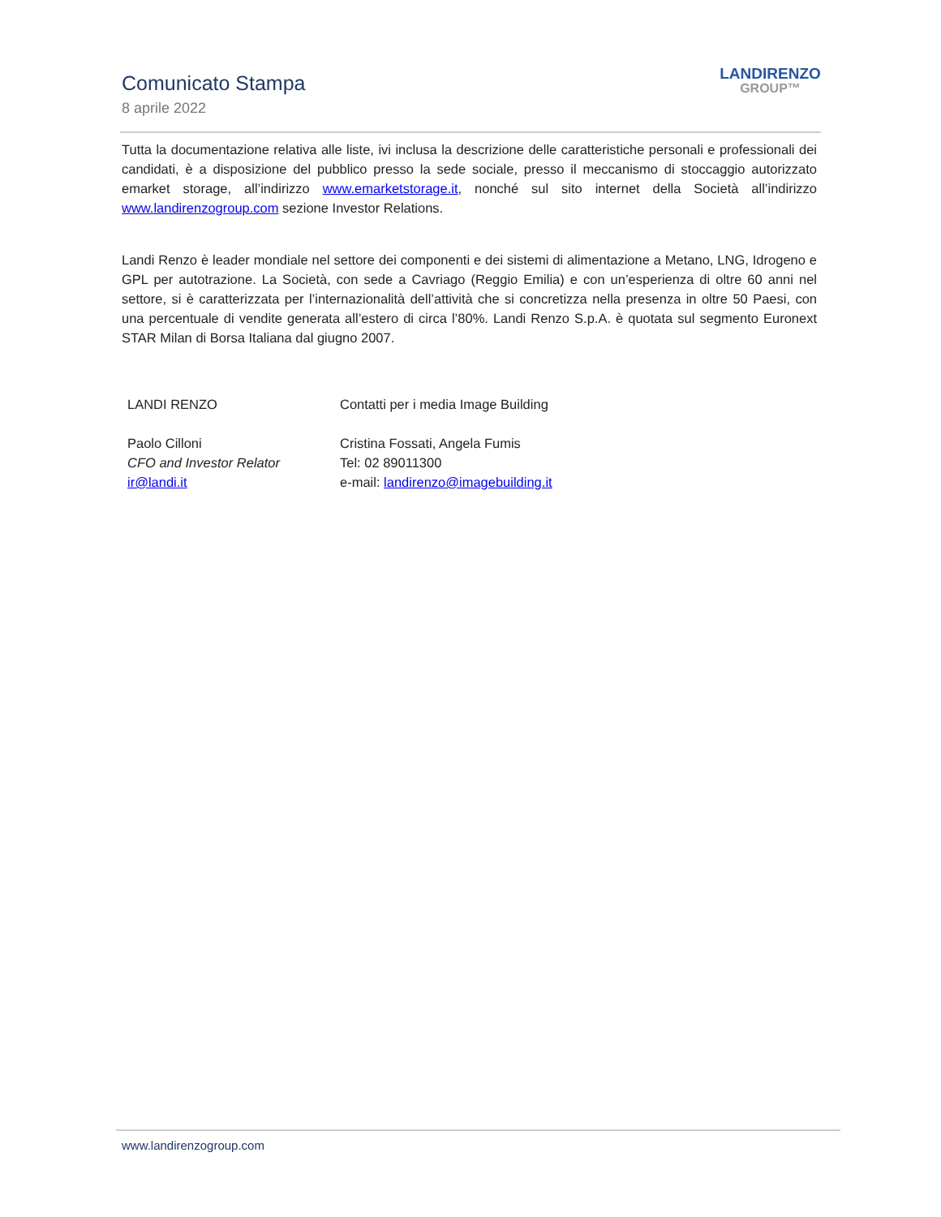Comunicato Stampa
8 aprile 2022
LANDIRENZO
GROUP™
Tutta la documentazione relativa alle liste, ivi inclusa la descrizione delle caratteristiche personali e professionali dei candidati, è a disposizione del pubblico presso la sede sociale, presso il meccanismo di stoccaggio autorizzato emarket storage, all’indirizzo www.emarketstorage.it, nonché sul sito internet della Società all’indirizzo www.landirenzogroup.com sezione Investor Relations.
Landi Renzo è leader mondiale nel settore dei componenti e dei sistemi di alimentazione a Metano, LNG, Idrogeno e GPL per autotrazione. La Società, con sede a Cavriago (Reggio Emilia) e con un’esperienza di oltre 60 anni nel settore, si è caratterizzata per l’internazionalità dell’attività che si concretizza nella presenza in oltre 50 Paesi, con una percentuale di vendite generata all’estero di circa l’80%. Landi Renzo S.p.A. è quotata sul segmento Euronext STAR Milan di Borsa Italiana dal giugno 2007.
LANDI RENZO
Paolo Cilloni
CFO and Investor Relator
ir@landi.it
Contatti per i media Image Building
Cristina Fossati, Angela Fumis
Tel: 02 89011300
e-mail: landirenzo@imagebuilding.it
www.landirenzogroup.com